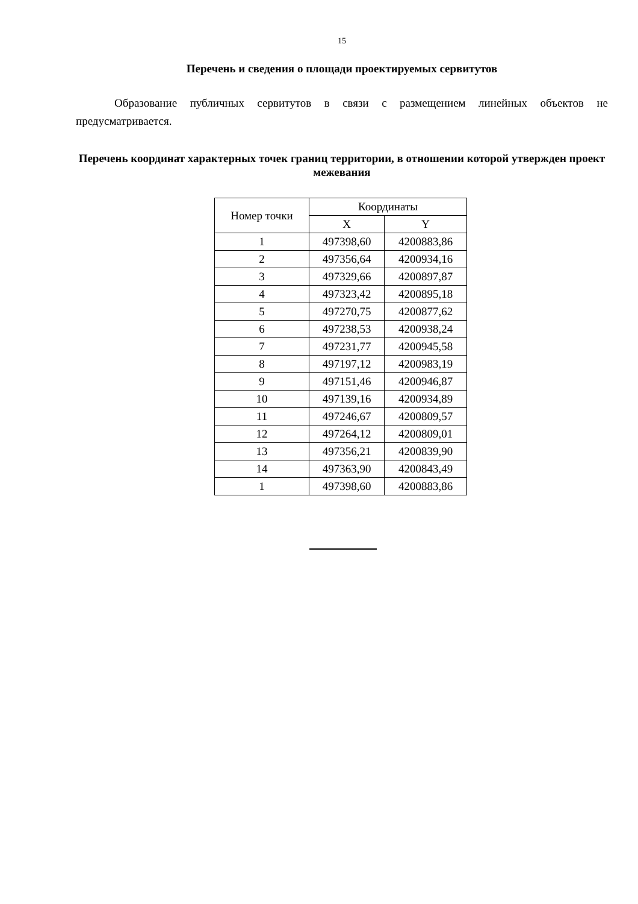15
Перечень и сведения о площади проектируемых сервитутов
Образование публичных сервитутов в связи с размещением линейных объектов не предусматривается.
Перечень координат характерных точек границ территории, в отношении которой утвержден проект межевания
| Номер точки | Координаты | |
| --- | --- | --- |
| | X | Y |
| 1 | 497398,60 | 4200883,86 |
| 2 | 497356,64 | 4200934,16 |
| 3 | 497329,66 | 4200897,87 |
| 4 | 497323,42 | 4200895,18 |
| 5 | 497270,75 | 4200877,62 |
| 6 | 497238,53 | 4200938,24 |
| 7 | 497231,77 | 4200945,58 |
| 8 | 497197,12 | 4200983,19 |
| 9 | 497151,46 | 4200946,87 |
| 10 | 497139,16 | 4200934,89 |
| 11 | 497246,67 | 4200809,57 |
| 12 | 497264,12 | 4200809,01 |
| 13 | 497356,21 | 4200839,90 |
| 14 | 497363,90 | 4200843,49 |
| 1 | 497398,60 | 4200883,86 |